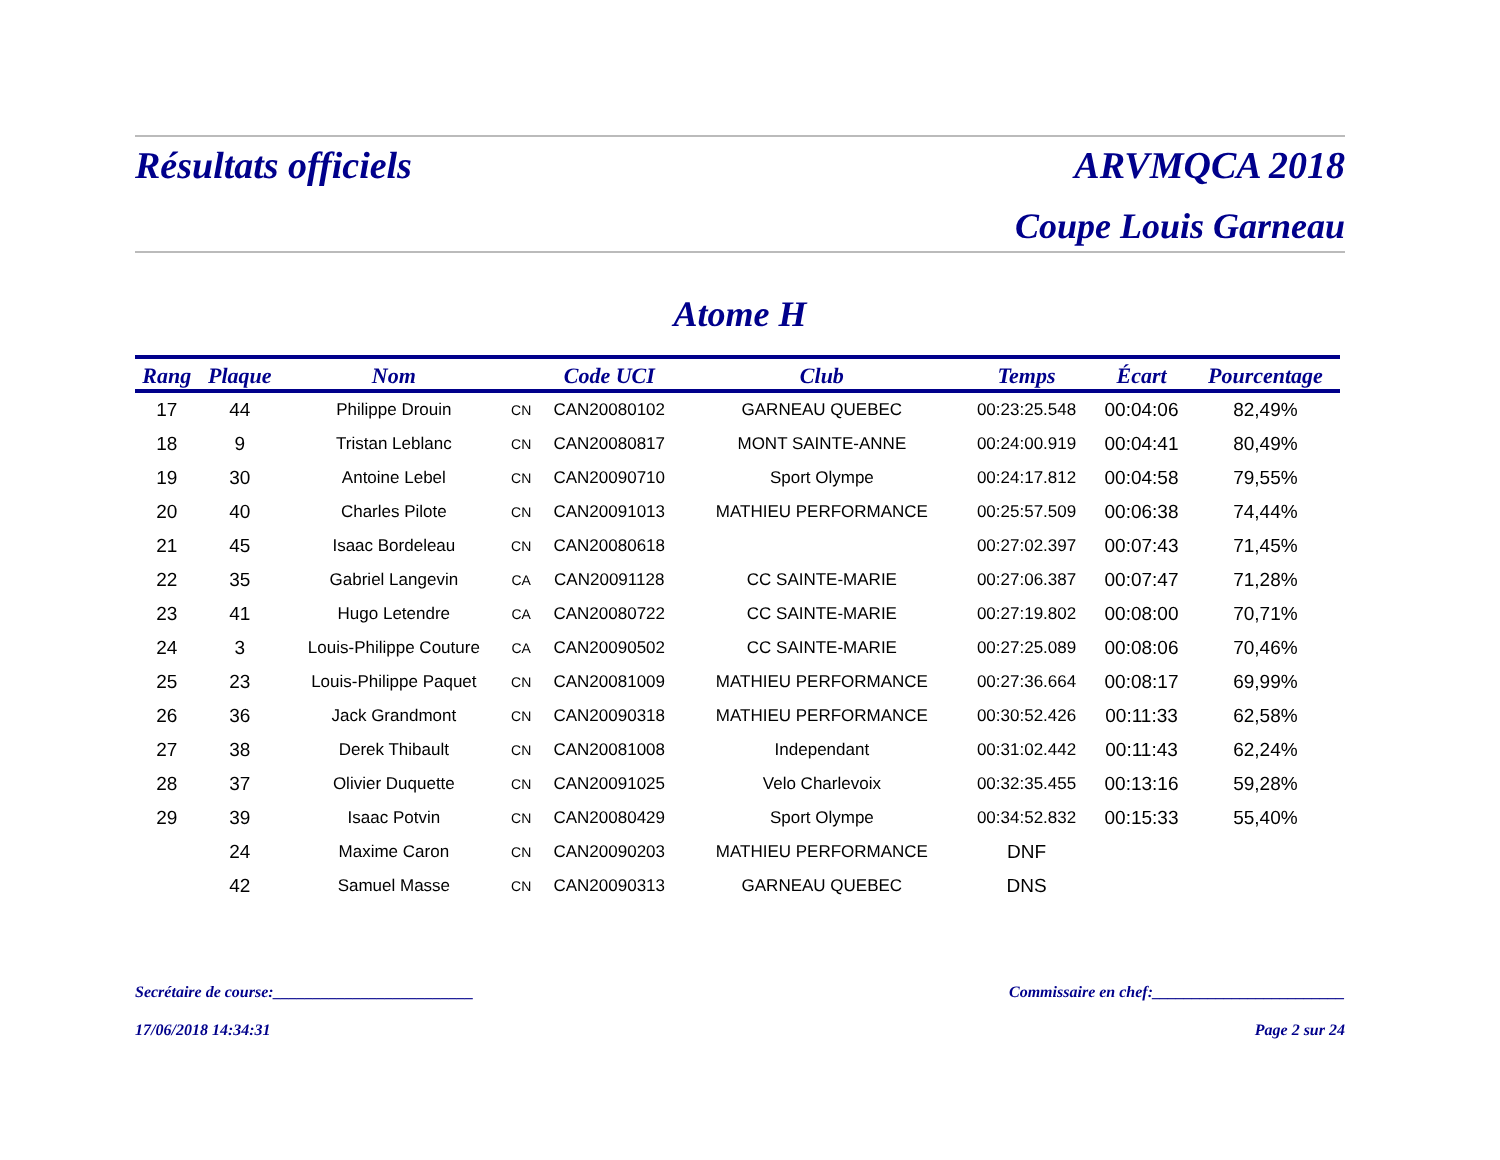Résultats officiels ARVMQCA 2018
Coupe Louis Garneau
Atome H
| Rang | Plaque | Nom | | Code UCI | Club | Temps | Écart | Pourcentage |
| --- | --- | --- | --- | --- | --- | --- | --- | --- |
| 17 | 44 | Philippe Drouin | CN | CAN20080102 | GARNEAU QUEBEC | 00:23:25.548 | 00:04:06 | 82,49% |
| 18 | 9 | Tristan Leblanc | CN | CAN20080817 | MONT SAINTE-ANNE | 00:24:00.919 | 00:04:41 | 80,49% |
| 19 | 30 | Antoine Lebel | CN | CAN20090710 | Sport Olympe | 00:24:17.812 | 00:04:58 | 79,55% |
| 20 | 40 | Charles Pilote | CN | CAN20091013 | MATHIEU PERFORMANCE | 00:25:57.509 | 00:06:38 | 74,44% |
| 21 | 45 | Isaac Bordeleau | CN | CAN20080618 | | 00:27:02.397 | 00:07:43 | 71,45% |
| 22 | 35 | Gabriel Langevin | CA | CAN20091128 | CC SAINTE-MARIE | 00:27:06.387 | 00:07:47 | 71,28% |
| 23 | 41 | Hugo Letendre | CA | CAN20080722 | CC SAINTE-MARIE | 00:27:19.802 | 00:08:00 | 70,71% |
| 24 | 3 | Louis-Philippe Couture | CA | CAN20090502 | CC SAINTE-MARIE | 00:27:25.089 | 00:08:06 | 70,46% |
| 25 | 23 | Louis-Philippe Paquet | CN | CAN20081009 | MATHIEU PERFORMANCE | 00:27:36.664 | 00:08:17 | 69,99% |
| 26 | 36 | Jack Grandmont | CN | CAN20090318 | MATHIEU PERFORMANCE | 00:30:52.426 | 00:11:33 | 62,58% |
| 27 | 38 | Derek Thibault | CN | CAN20081008 | Independant | 00:31:02.442 | 00:11:43 | 62,24% |
| 28 | 37 | Olivier Duquette | CN | CAN20091025 | Velo Charlevoix | 00:32:35.455 | 00:13:16 | 59,28% |
| 29 | 39 | Isaac Potvin | CN | CAN20080429 | Sport Olympe | 00:34:52.832 | 00:15:33 | 55,40% |
| | 24 | Maxime Caron | CN | CAN20090203 | MATHIEU PERFORMANCE | DNF | | |
| | 42 | Samuel Masse | CN | CAN20090313 | GARNEAU QUEBEC | DNS | | |
Secrétaire de course:_________________________ Commissaire en chef:________________________
17/06/2018 14:34:31 Page 2 sur 24